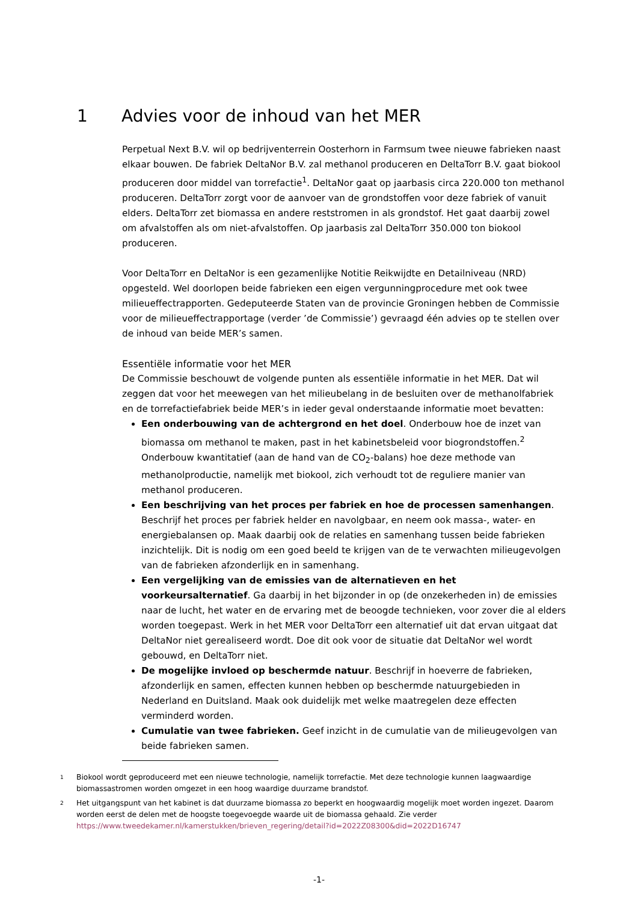1 Advies voor de inhoud van het MER
Perpetual Next B.V. wil op bedrijventerrein Oosterhorn in Farmsum twee nieuwe fabrieken naast elkaar bouwen. De fabriek DeltaNor B.V. zal methanol produceren en DeltaTorr B.V. gaat biokool produceren door middel van torrefactie<sup>1</sup>. DeltaNor gaat op jaarbasis circa 220.000 ton methanol produceren. DeltaTorr zorgt voor de aanvoer van de grondstoffen voor deze fabriek of vanuit elders. DeltaTorr zet biomassa en andere reststromen in als grondstof. Het gaat daarbij zowel om afvalstoffen als om niet-afvalstoffen. Op jaarbasis zal DeltaTorr 350.000 ton biokool produceren.
Voor DeltaTorr en DeltaNor is een gezamenlijke Notitie Reikwijdte en Detailniveau (NRD) opgesteld. Wel doorlopen beide fabrieken een eigen vergunningprocedure met ook twee milieueffectrapporten. Gedeputeerde Staten van de provincie Groningen hebben de Commissie voor de milieueffectrapportage (verder ’de Commissie’) gevraagd één advies op te stellen over de inhoud van beide MER’s samen.
Essentiële informatie voor het MER
De Commissie beschouwt de volgende punten als essentiële informatie in het MER. Dat wil zeggen dat voor het meewegen van het milieubelang in de besluiten over de methanolfabriek en de torrefactiefabriek beide MER’s in ieder geval onderstaande informatie moet bevatten:
Een onderbouwing van de achtergrond en het doel. Onderbouw hoe de inzet van biomassa om methanol te maken, past in het kabinetsbeleid voor biogrondstoffen.<sup>2</sup> Onderbouw kwantitatief (aan de hand van de CO<sub>2</sub>-balans) hoe deze methode van methanolproductie, namelijk met biokool, zich verhoudt tot de reguliere manier van methanol produceren.
Een beschrijving van het proces per fabriek en hoe de processen samenhangen. Beschrijf het proces per fabriek helder en navolgbaar, en neem ook massa-, water- en energiebalansen op. Maak daarbij ook de relaties en samenhang tussen beide fabrieken inzichtelijk. Dit is nodig om een goed beeld te krijgen van de te verwachten milieugevolgen van de fabrieken afzonderlijk en in samenhang.
Een vergelijking van de emissies van de alternatieven en het voorkeursalternatief. Ga daarbij in het bijzonder in op (de onzekerheden in) de emissies naar de lucht, het water en de ervaring met de beoogde technieken, voor zover die al elders worden toegepast. Werk in het MER voor DeltaTorr een alternatief uit dat ervan uitgaat dat DeltaNor niet gerealiseerd wordt. Doe dit ook voor de situatie dat DeltaNor wel wordt gebouwd, en DeltaTorr niet.
De mogelijke invloed op beschermde natuur. Beschrijf in hoeverre de fabrieken, afzonderlijk en samen, effecten kunnen hebben op beschermde natuurgebieden in Nederland en Duitsland. Maak ook duidelijk met welke maatregelen deze effecten verminderd worden.
Cumulatie van twee fabrieken. Geef inzicht in de cumulatie van de milieugevolgen van beide fabrieken samen.
1 Biokool wordt geproduceerd met een nieuwe technologie, namelijk torrefactie. Met deze technologie kunnen laagwaardige biomassastromen worden omgezet in een hoog waardige duurzame brandstof.
2 Het uitgangspunt van het kabinet is dat duurzame biomassa zo beperkt en hoogwaardig mogelijk moet worden ingezet. Daarom worden eerst de delen met de hoogste toegevoegde waarde uit de biomassa gehaald. Zie verder https://www.tweedekamer.nl/kamerstukken/brieven_regering/detail?id=2022Z08300&did=2022D16747
-1-